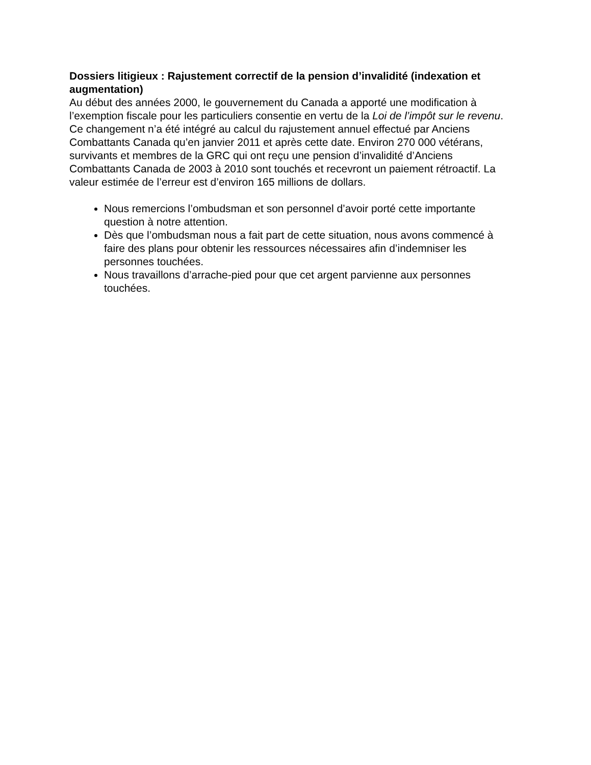Dossiers litigieux : Rajustement correctif de la pension d’invalidité (indexation et augmentation)
Au début des années 2000, le gouvernement du Canada a apporté une modification à l’exemption fiscale pour les particuliers consentie en vertu de la Loi de l’impôt sur le revenu. Ce changement n’a été intégré au calcul du rajustement annuel effectué par Anciens Combattants Canada qu’en janvier 2011 et après cette date. Environ 270 000 vétérans, survivants et membres de la GRC qui ont reçu une pension d’invalidité d’Anciens Combattants Canada de 2003 à 2010 sont touchés et recevront un paiement rétroactif. La valeur estimée de l’erreur est d’environ 165 millions de dollars.
Nous remercions l’ombudsman et son personnel d’avoir porté cette importante question à notre attention.
Dès que l’ombudsman nous a fait part de cette situation, nous avons commencé à faire des plans pour obtenir les ressources nécessaires afin d’indemniser les personnes touchées.
Nous travaillons d’arrache-pied pour que cet argent parvienne aux personnes touchées.